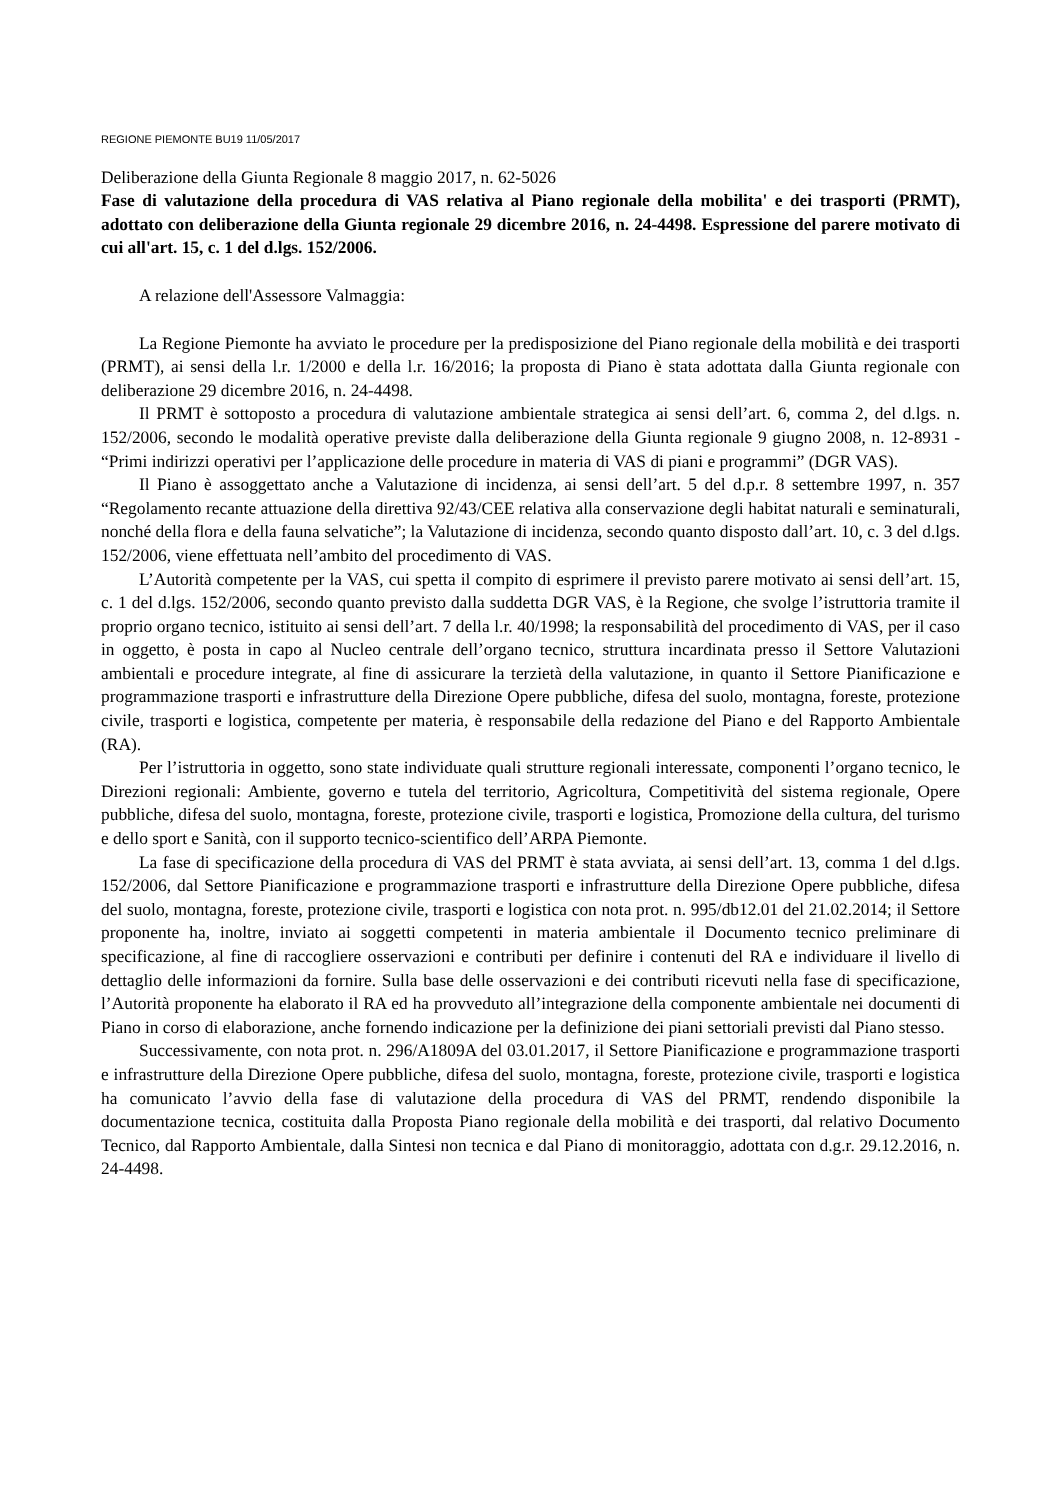REGIONE PIEMONTE BU19 11/05/2017
Deliberazione della Giunta Regionale 8 maggio 2017, n. 62-5026
Fase di valutazione della procedura di VAS relativa al Piano regionale della mobilita' e dei trasporti (PRMT), adottato con deliberazione della Giunta regionale 29 dicembre 2016, n. 24-4498. Espressione del parere motivato di cui all'art. 15, c. 1 del d.lgs. 152/2006.
A relazione dell'Assessore Valmaggia:
La Regione Piemonte ha avviato le procedure per la predisposizione del Piano regionale della mobilità e dei trasporti (PRMT), ai sensi della l.r. 1/2000 e della l.r. 16/2016; la proposta di Piano è stata adottata dalla Giunta regionale con deliberazione 29 dicembre 2016, n. 24-4498.
Il PRMT è sottoposto a procedura di valutazione ambientale strategica ai sensi dell’art. 6, comma 2, del d.lgs. n. 152/2006, secondo le modalità operative previste dalla deliberazione della Giunta regionale 9 giugno 2008, n. 12-8931 - “Primi indirizzi operativi per l’applicazione delle procedure in materia di VAS di piani e programmi” (DGR VAS).
Il Piano è assoggettato anche a Valutazione di incidenza, ai sensi dell’art. 5 del d.p.r. 8 settembre 1997, n. 357 “Regolamento recante attuazione della direttiva 92/43/CEE relativa alla conservazione degli habitat naturali e seminaturali, nonché della flora e della fauna selvatiche”; la Valutazione di incidenza, secondo quanto disposto dall’art. 10, c. 3 del d.lgs. 152/2006, viene effettuata nell’ambito del procedimento di VAS.
L’Autorità competente per la VAS, cui spetta il compito di esprimere il previsto parere motivato ai sensi dell’art. 15, c. 1 del d.lgs. 152/2006, secondo quanto previsto dalla suddetta DGR VAS, è la Regione, che svolge l’istruttoria tramite il proprio organo tecnico, istituito ai sensi dell’art. 7 della l.r. 40/1998; la responsabilità del procedimento di VAS, per il caso in oggetto, è posta in capo al Nucleo centrale dell’organo tecnico, struttura incardinata presso il Settore Valutazioni ambientali e procedure integrate, al fine di assicurare la terzietà della valutazione, in quanto il Settore Pianificazione e programmazione trasporti e infrastrutture della Direzione Opere pubbliche, difesa del suolo, montagna, foreste, protezione civile, trasporti e logistica, competente per materia, è responsabile della redazione del Piano e del Rapporto Ambientale (RA).
Per l’istruttoria in oggetto, sono state individuate quali strutture regionali interessate, componenti l’organo tecnico, le Direzioni regionali: Ambiente, governo e tutela del territorio, Agricoltura, Competitività del sistema regionale, Opere pubbliche, difesa del suolo, montagna, foreste, protezione civile, trasporti e logistica, Promozione della cultura, del turismo e dello sport e Sanità, con il supporto tecnico-scientifico dell’ARPA Piemonte.
La fase di specificazione della procedura di VAS del PRMT è stata avviata, ai sensi dell’art. 13, comma 1 del d.lgs. 152/2006, dal Settore Pianificazione e programmazione trasporti e infrastrutture della Direzione Opere pubbliche, difesa del suolo, montagna, foreste, protezione civile, trasporti e logistica con nota prot. n. 995/db12.01 del 21.02.2014; il Settore proponente ha, inoltre, inviato ai soggetti competenti in materia ambientale il Documento tecnico preliminare di specificazione, al fine di raccogliere osservazioni e contributi per definire i contenuti del RA e individuare il livello di dettaglio delle informazioni da fornire. Sulla base delle osservazioni e dei contributi ricevuti nella fase di specificazione, l’Autorità proponente ha elaborato il RA ed ha provveduto all’integrazione della componente ambientale nei documenti di Piano in corso di elaborazione, anche fornendo indicazione per la definizione dei piani settoriali previsti dal Piano stesso.
Successivamente, con nota prot. n. 296/A1809A del 03.01.2017, il Settore Pianificazione e programmazione trasporti e infrastrutture della Direzione Opere pubbliche, difesa del suolo, montagna, foreste, protezione civile, trasporti e logistica ha comunicato l’avvio della fase di valutazione della procedura di VAS del PRMT, rendendo disponibile la documentazione tecnica, costituita dalla Proposta Piano regionale della mobilità e dei trasporti, dal relativo Documento Tecnico, dal Rapporto Ambientale, dalla Sintesi non tecnica e dal Piano di monitoraggio, adottata con d.g.r. 29.12.2016, n. 24-4498.